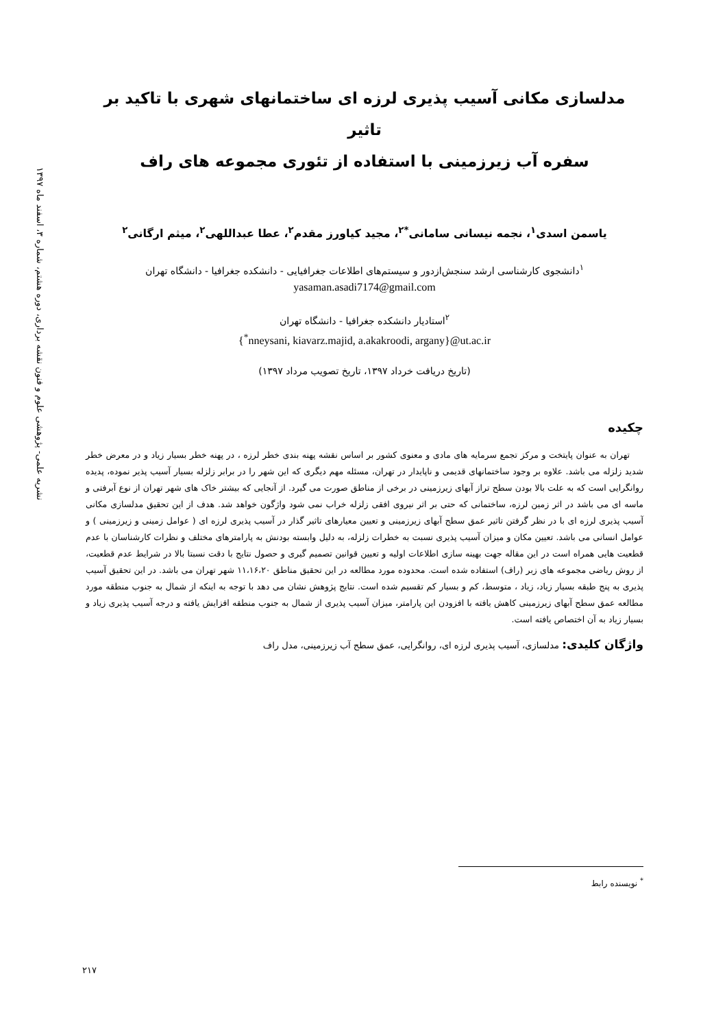نشریه علمی- پژوهشی علوم و فنون نقشه برداری، دوره هشتم، شماره ۳، اسفند ماه ۱۳۹۷
مدلسازی مکانی آسیب پذیری لرزه ای ساختمانهای شهری با تاکید بر تاثیر
سفره آب زیرزمینی با استفاده از تئوری مجموعه های راف
یاسمن اسدی<sup>۱</sup>، نجمه نیسانی سامانی<sup>*۲</sup>، مجید کیاورز مقدم<sup>۲</sup>، عطا عبداللهی<sup>۲</sup>، میثم ارگانی<sup>۲</sup>
<sup>۱</sup> دانشجوی کارشناسی ارشد سنجش‌ازدور و سیستم‌های اطلاعات جغرافیایی - دانشکده جغرافیا - دانشگاه تهران
yasaman.asadi7174@gmail.com
<sup>۲</sup> استادیار دانشکده جغرافیا - دانشگاه تهران
{<sup>*</sup>nneysani, kiavarz.majid, a.akakroodi, argany}@ut.ac.ir
(تاریخ دریافت خرداد ۱۳۹۷، تاریخ تصویب مرداد ۱۳۹۷)
چکیده
تهران به عنوان پایتخت و مرکز تجمع سرمایه های مادی و معنوی کشور بر اساس نقشه پهنه بندی خطر لرزه ، در پهنه خطر بسیار زیاد و در معرض خطر شدید زلزله می باشد. علاوه بر وجود ساختمانهای قدیمی و ناپایدار در تهران، مسئله مهم دیگری که این شهر را در برابر زلزله بسیار آسیب پذیر نموده، پدیده روانگرایی است که به علت بالا بودن سطح تراز آبهای زیرزمینی در برخی از مناطق صورت می گیرد. از آنجایی که بیشتر خاک های شهر تهران از نوع آبرفتی و ماسه ای می باشد در اثر زمین لرزه، ساختمانی که حتی بر اثر نیروی افقی زلزله خراب نمی شود واژگون خواهد شد. هدف از این تحقیق مدلسازی مکانی آسیب پذیری لرزه ای با در نظر گرفتن تاثیر عمق سطح آبهای زیرزمینی و تعیین معیارهای تاثیر گذار در آسیب پذیری لرزه ای ( عوامل زمینی و زیرزمینی ) و عوامل انسانی می باشد. تعیین مکان و میزان آسیب پذیری نسبت به خطرات زلزله، به دلیل وابسته بودنش به پارامترهای مختلف و نظرات کارشناسان با عدم قطعیت هایی همراه است در این مقاله جهت بهینه سازی اطلاعات اولیه و تعیین قوانین تصمیم گیری و حصول نتایج با دقت نسبتا بالا در شرایط عدم قطعیت، از روش ریاضی مجموعه های زبر (راف) استفاده شده است. محدوده مورد مطالعه در این تحقیق مناطق ۱۱،۱۶،۲۰ شهر تهران می باشد. در این تحقیق آسیب پذیری به پنج طبقه بسیار زیاد، زیاد ، متوسط، کم و بسیار کم تقسیم شده است. نتایج پژوهش نشان می دهد با توجه به اینکه از شمال به جنوب منطقه مورد مطالعه عمق سطح آبهای زیرزمینی کاهش یافته با افزودن این پارامتر، میزان آسیب پذیری از شمال به جنوب منطقه افزایش یافته و درجه آسیب پذیری زیاد و بسیار زیاد به آن اختصاص یافته است.
واژگان کلیدی: مدلسازی، آسیب پذیری لرزه ای، روانگرایی، عمق سطح آب زیرزمینی، مدل راف
<sup>*</sup> نویسنده رابط
۲۱۷